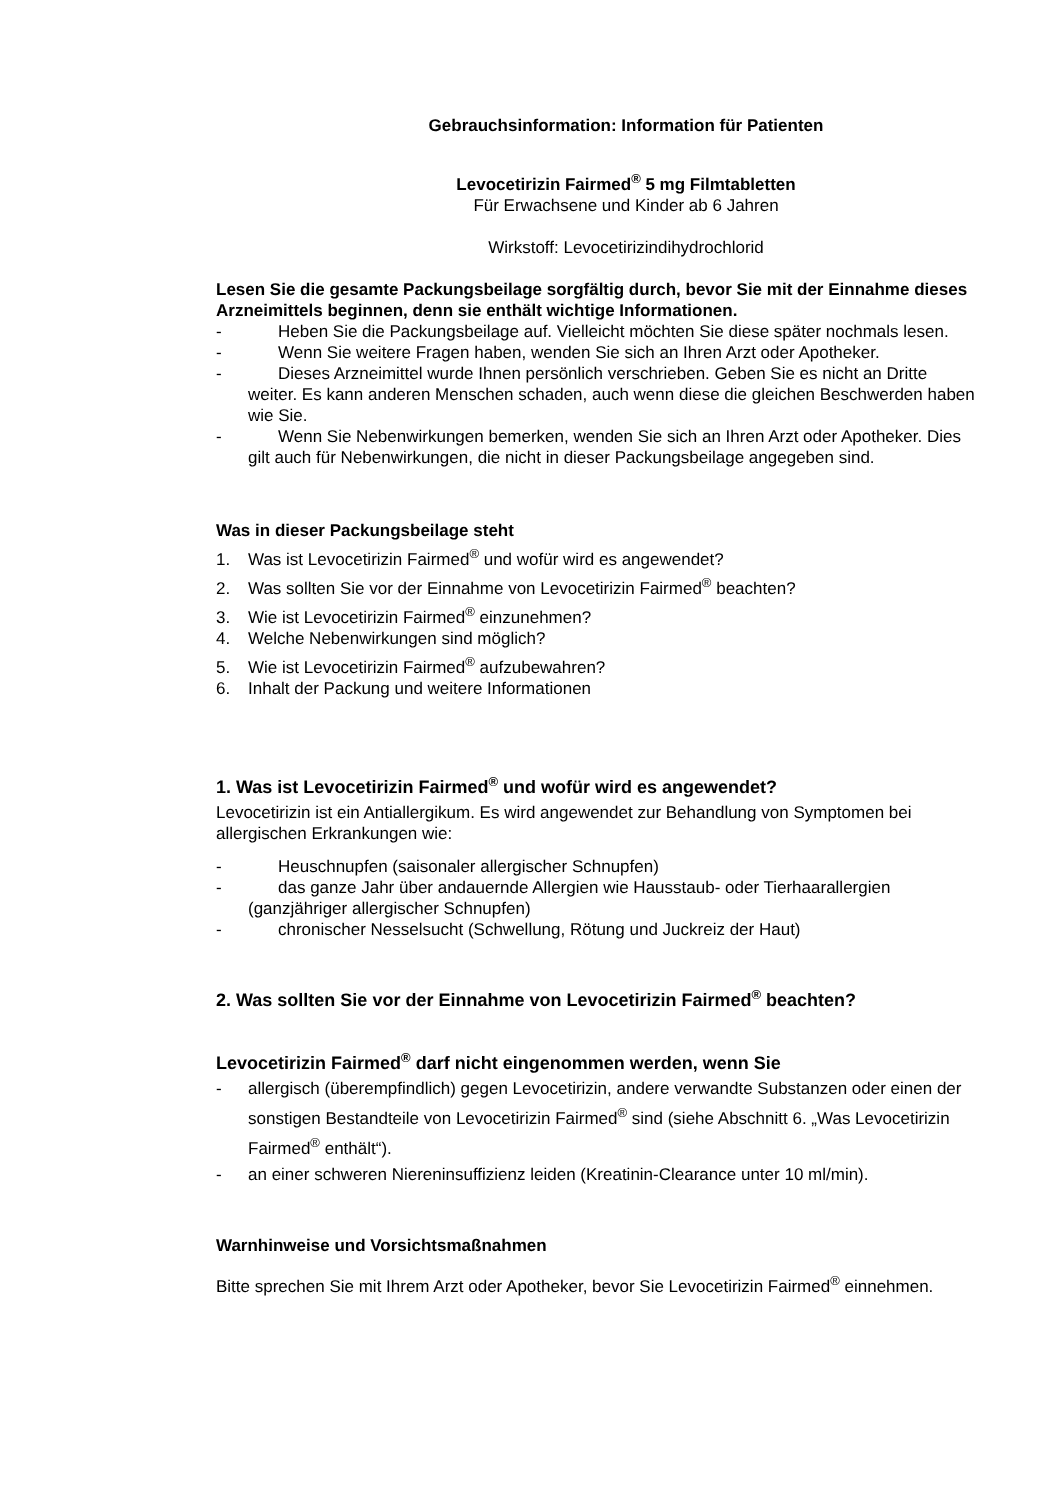Gebrauchsinformation: Information für Patienten
Levocetirizin Fairmed<sup>®</sup> 5 mg Filmtabletten
Für Erwachsene und Kinder ab 6 Jahren
Wirkstoff: Levocetirizindihydrochlorid
Lesen Sie die gesamte Packungsbeilage sorgfältig durch, bevor Sie mit der Einnahme dieses Arzneimittels beginnen, denn sie enthält wichtige Informationen.
- Heben Sie die Packungsbeilage auf. Vielleicht möchten Sie diese später nochmals lesen.
- Wenn Sie weitere Fragen haben, wenden Sie sich an Ihren Arzt oder Apotheker.
- Dieses Arzneimittel wurde Ihnen persönlich verschrieben. Geben Sie es nicht an Dritte weiter. Es kann anderen Menschen schaden, auch wenn diese die gleichen Beschwerden haben wie Sie.
- Wenn Sie Nebenwirkungen bemerken, wenden Sie sich an Ihren Arzt oder Apotheker. Dies gilt auch für Nebenwirkungen, die nicht in dieser Packungsbeilage angegeben sind.
Was in dieser Packungsbeilage steht
1. Was ist Levocetirizin Fairmed<sup>®</sup> und wofür wird es angewendet?
2. Was sollten Sie vor der Einnahme von Levocetirizin Fairmed<sup>®</sup> beachten?
3. Wie ist Levocetirizin Fairmed<sup>®</sup> einzunehmen?
4. Welche Nebenwirkungen sind möglich?
5. Wie ist Levocetirizin Fairmed<sup>®</sup> aufzubewahren?
6. Inhalt der Packung und weitere Informationen
1. Was ist Levocetirizin Fairmed<sup>®</sup> und wofür wird es angewendet?
Levocetirizin ist ein Antiallergikum. Es wird angewendet zur Behandlung von Symptomen bei allergischen Erkrankungen wie:
- Heuschnupfen (saisonaler allergischer Schnupfen)
- das ganze Jahr über andauernde Allergien wie Hausstaub- oder Tierhaarallergien (ganzjähriger allergischer Schnupfen)
- chronischer Nesselsucht (Schwellung, Rötung und Juckreiz der Haut)
2. Was sollten Sie vor der Einnahme von Levocetirizin Fairmed<sup>®</sup> beachten?
Levocetirizin Fairmed<sup>®</sup> darf nicht eingenommen werden, wenn Sie
- allergisch (überempfindlich) gegen Levocetirizin, andere verwandte Substanzen oder einen der sonstigen Bestandteile von Levocetirizin Fairmed<sup>®</sup> sind (siehe Abschnitt 6. „Was Levocetirizin Fairmed<sup>®</sup> enthält“).
- an einer schweren Niereninsuffizienz leiden (Kreatinin-Clearance unter 10 ml/min).
Warnhinweise und Vorsichtsmaßnahmen
Bitte sprechen Sie mit Ihrem Arzt oder Apotheker, bevor Sie Levocetirizin Fairmed<sup>®</sup> einnehmen.